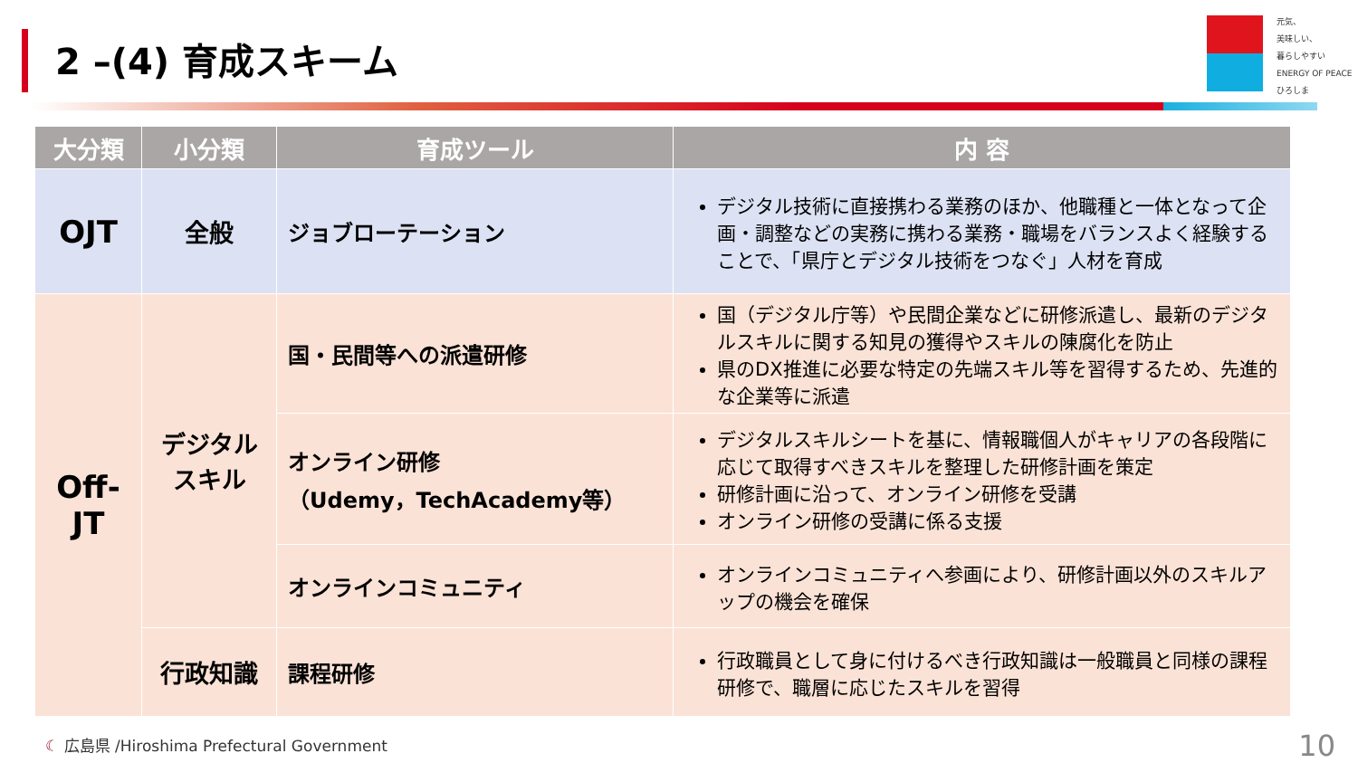2 –(4) 育成スキーム
元気、
美味しい、
暮らしやすい
ENERGY OF PEACE ひろしま
| 大分類 | 小分類 | 育成ツール | 内 容 |
| --- | --- | --- | --- |
| OJT | 全般 | ジョブローテーション | デジタル技術に直接携わる業務のほか、他職種と一体となって企画・調整などの実務に携わる業務・職場をバランスよく経験することで、「県庁とデジタル技術をつなぐ」人材を育成 |
| Off-JT | デジタル スキル | 国・民間等への派遣研修 | 国（デジタル庁等）や民間企業などに研修派遣し、最新のデジタルスキルに関する知見の獲得やスキルの陳腐化を防止 県のDX推進に必要な特定の先端スキル等を習得するため、先進的な企業等に派遣 |
| | | オンライン研修 （Udemy，TechAcademy等） | デジタルスキルシートを基に、情報職個人がキャリアの各段階に応じて取得すべきスキルを整理した研修計画を策定 研修計画に沿って、オンライン研修を受講 オンライン研修の受講に係る支援 |
| | | オンラインコミュニティ | オンラインコミュニティへ参画により、研修計画以外のスキルアップの機会を確保 |
| | 行政知識 | 課程研修 | 行政職員として身に付けるべき行政知識は一般職員と同様の課程研修で、職層に応じたスキルを習得 |
☾ 広島県 /Hiroshima Prefectural Government
10